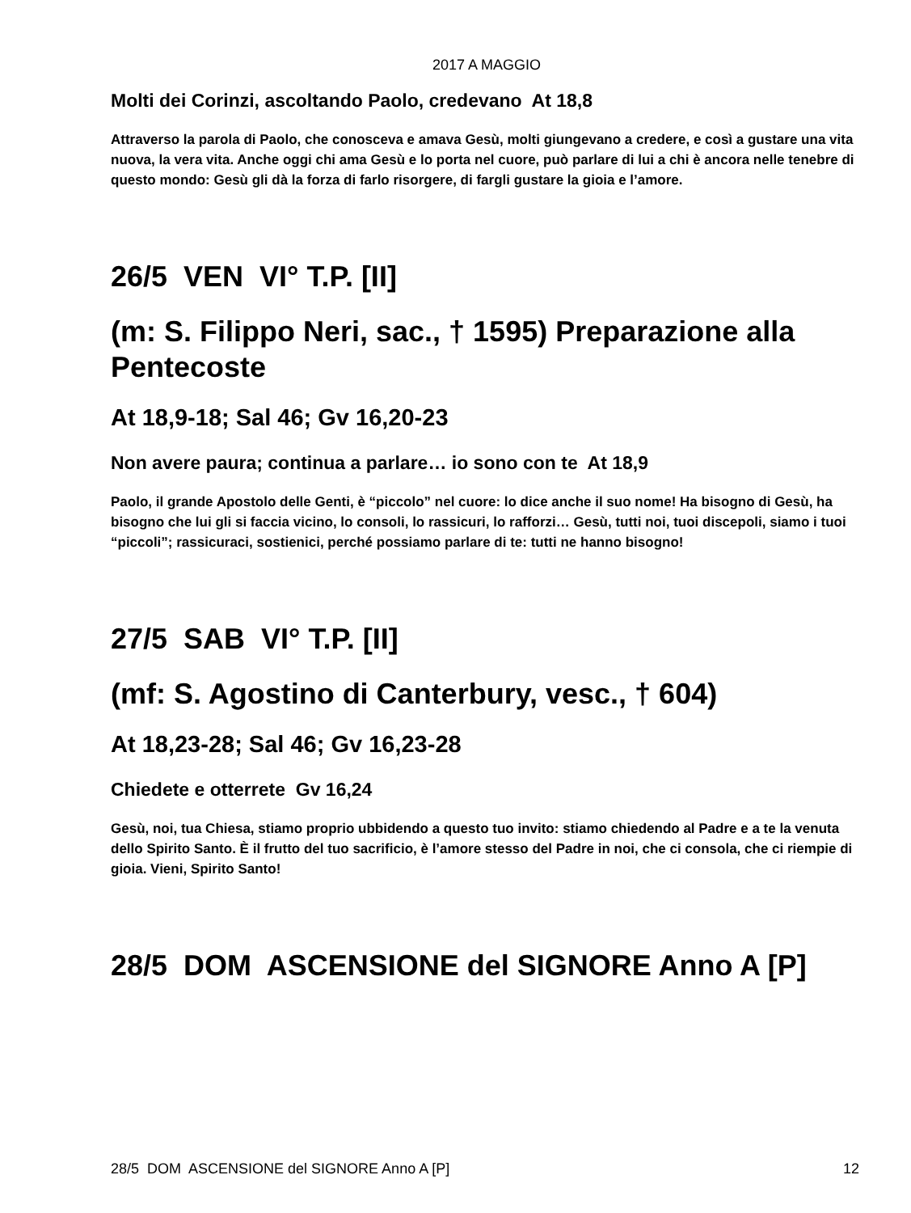2017 A MAGGIO
Molti dei Corinzi, ascoltando Paolo, credevano At 18,8
Attraverso la parola di Paolo, che conosceva e amava Gesù, molti giungevano a credere, e così a gustare una vita nuova, la vera vita. Anche oggi chi ama Gesù e lo porta nel cuore, può parlare di lui a chi è ancora nelle tenebre di questo mondo: Gesù gli dà la forza di farlo risorgere, di fargli gustare la gioia e l’amore.
26/5 VEN VI° T.P. [II]
(m: S. Filippo Neri, sac., † 1595) Preparazione alla Pentecoste
At 18,9-18; Sal 46; Gv 16,20-23
Non avere paura; continua a parlare… io sono con te At 18,9
Paolo, il grande Apostolo delle Genti, è “piccolo” nel cuore: lo dice anche il suo nome! Ha bisogno di Gesù, ha bisogno che lui gli si faccia vicino, lo consoli, lo rassicuri, lo rafforzi… Gesù, tutti noi, tuoi discepoli, siamo i tuoi “piccoli”; rassicuraci, sostienici, perché possiamo parlare di te: tutti ne hanno bisogno!
27/5 SAB VI° T.P. [II]
(mf: S. Agostino di Canterbury, vesc., † 604)
At 18,23-28; Sal 46; Gv 16,23-28
Chiedete e otterrete Gv 16,24
Gesù, noi, tua Chiesa, stiamo proprio ubbidendo a questo tuo invito: stiamo chiedendo al Padre e a te la venuta dello Spirito Santo. È il frutto del tuo sacrificio, è l’amore stesso del Padre in noi, che ci consola, che ci riempie di gioia. Vieni, Spirito Santo!
28/5 DOM ASCENSIONE del SIGNORE Anno A [P]
28/5 DOM ASCENSIONE del SIGNORE Anno A [P] 12